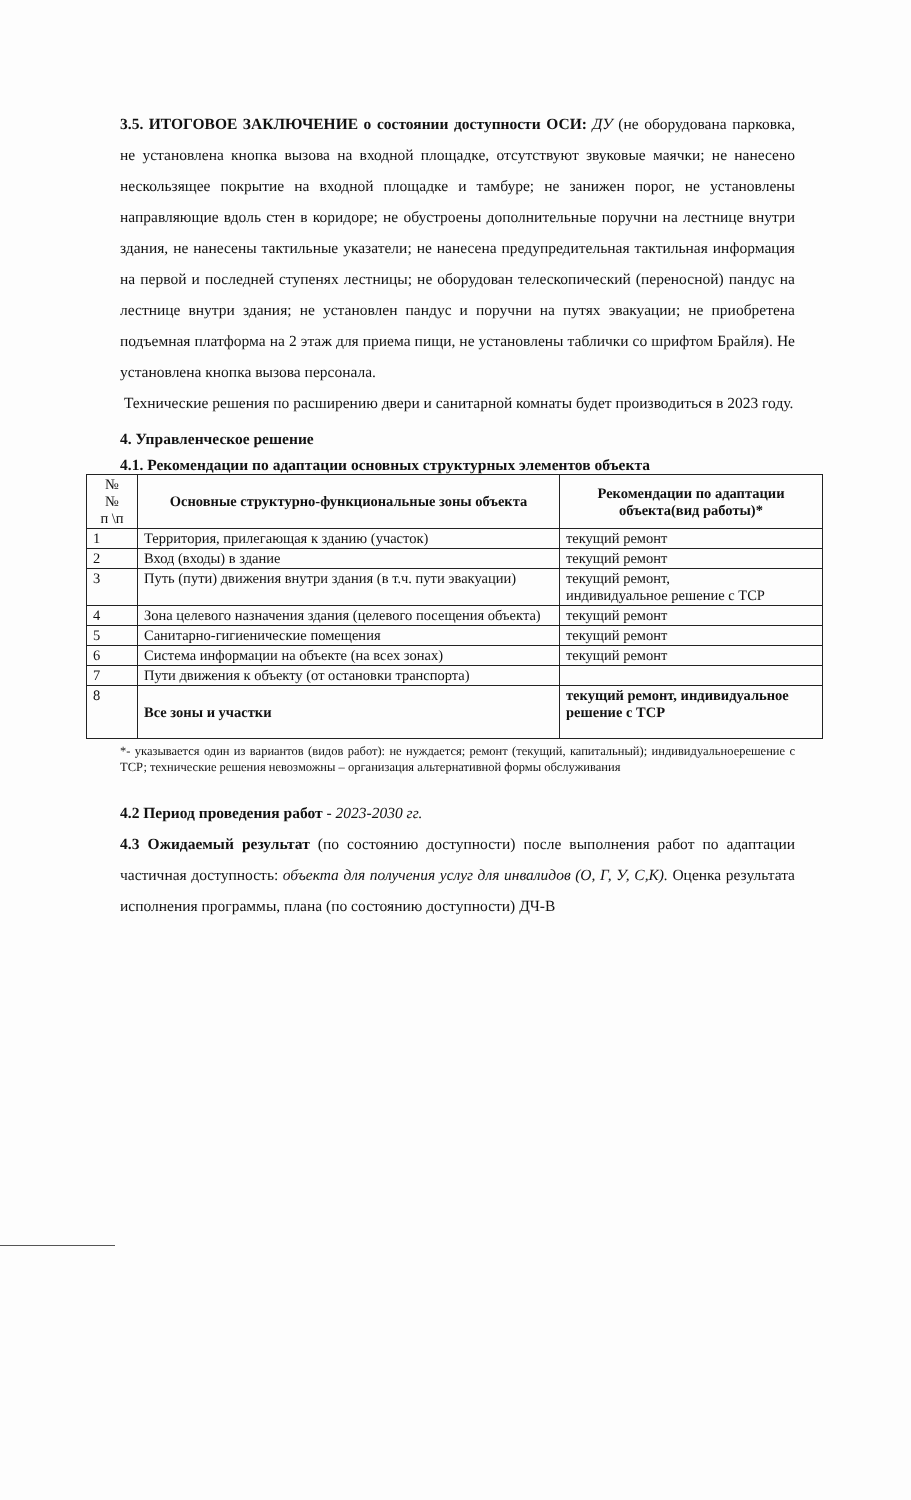3.5. ИТОГОВОЕ ЗАКЛЮЧЕНИЕ о состоянии доступности ОСИ: ДУ (не оборудована парковка, не установлена кнопка вызова на входной площадке, отсутствуют звуковые маячки; не нанесено нескользящее покрытие на входной площадке и тамбуре; не занижен порог, не установлены направляющие вдоль стен в коридоре; не обустроены дополнительные поручни на лестнице внутри здания, не нанесены тактильные указатели; не нанесена предупредительная тактильная информация на первой и последней ступенях лестницы; не оборудован телескопический (переносной) пандус на лестнице внутри здания; не установлен пандус и поручни на путях эвакуации; не приобретена подъемная платформа на 2 этаж для приема пищи, не установлены таблички со шрифтом Брайля). Не установлена кнопка вызова персонала.
Технические решения по расширению двери и санитарной комнаты будет производиться в 2023 году.
4. Управленческое решение
4.1. Рекомендации по адаптации основных структурных элементов объекта
| № № п \п | Основные структурно-функциональные зоны объекта | Рекомендации по адаптации объекта(вид работы)* |
| --- | --- | --- |
| 1 | Территория, прилегающая к зданию (участок) | текущий ремонт |
| 2 | Вход (входы) в здание | текущий ремонт |
| 3 | Путь (пути) движения внутри здания (в т.ч. пути эвакуации) | текущий ремонт, индивидуальное решение с ТСР |
| 4 | Зона целевого назначения здания (целевого посещения объекта) | текущий ремонт |
| 5 | Санитарно-гигиенические помещения | текущий ремонт |
| 6 | Система информации на объекте (на всех зонах) | текущий ремонт |
| 7 | Пути движения к объекту (от остановки транспорта) | |
| 8 | Все зоны и участки | текущий ремонт, индивидуальное решение с ТСР |
*- указывается один из вариантов (видов работ): не нуждается; ремонт (текущий, капитальный); индивидуальноерешение с ТСР; технические решения невозможны – организация альтернативной формы обслуживания
4.2 Период проведения работ - 2023-2030 гг.
4.3 Ожидаемый результат (по состоянию доступности) после выполнения работ по адаптации частичная доступность: объекта для получения услуг для инвалидов (О, Г, У, С,К). Оценка результата исполнения программы, плана (по состоянию доступности) ДЧ-В